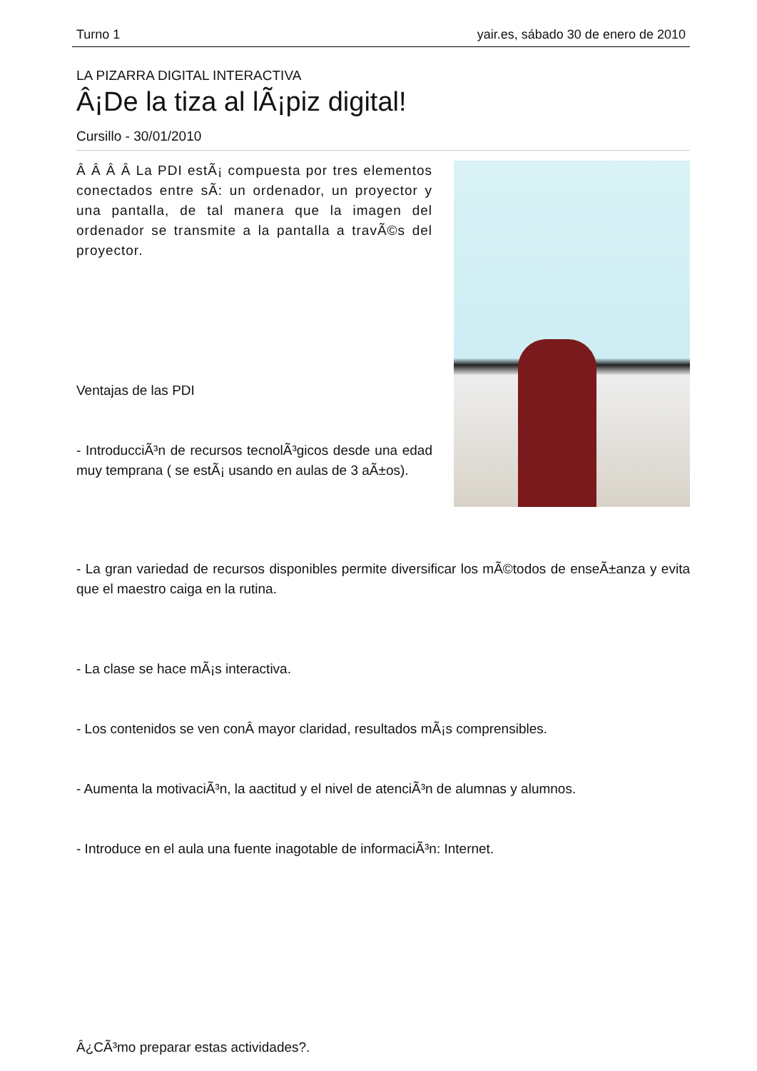Turno 1 yair.es, sábado 30 de enero de 2010
LA PIZARRA DIGITAL INTERACTIVA
Â¡De la tiza al lÃ¡piz digital!
Cursillo - 30/01/2010
Â Â Â Â La PDI estÃ¡ compuesta por tres elementos conectados entre sÃ­: un ordenador, un proyector y una pantalla, de tal manera que la imagen del ordenador se transmite a la pantalla a travÃ©s del proyector.
Ventajas de las PDI
- IntroducciÃ³n de recursos tecnolÃ³gicos desde una edad muy temprana ( se estÃ¡ usando en aulas de 3 aÃ±os).
- La gran variedad de recursos disponibles permite diversificar los mÃ©todos de enseÃ±anza y evita que el maestro caiga en la rutina.
- La clase se hace mÃ¡s interactiva.
- Los contenidos se ven conÂ mayor claridad, resultados mÃ¡s comprensibles.
- Aumenta la motivaciÃ³n, la aactitud y el nivel de atenciÃ³n de alumnas y alumnos.
- Introduce en el aula una fuente inagotable de informaciÃ³n: Internet.
Â¿CÃ³mo preparar estas actividades?.